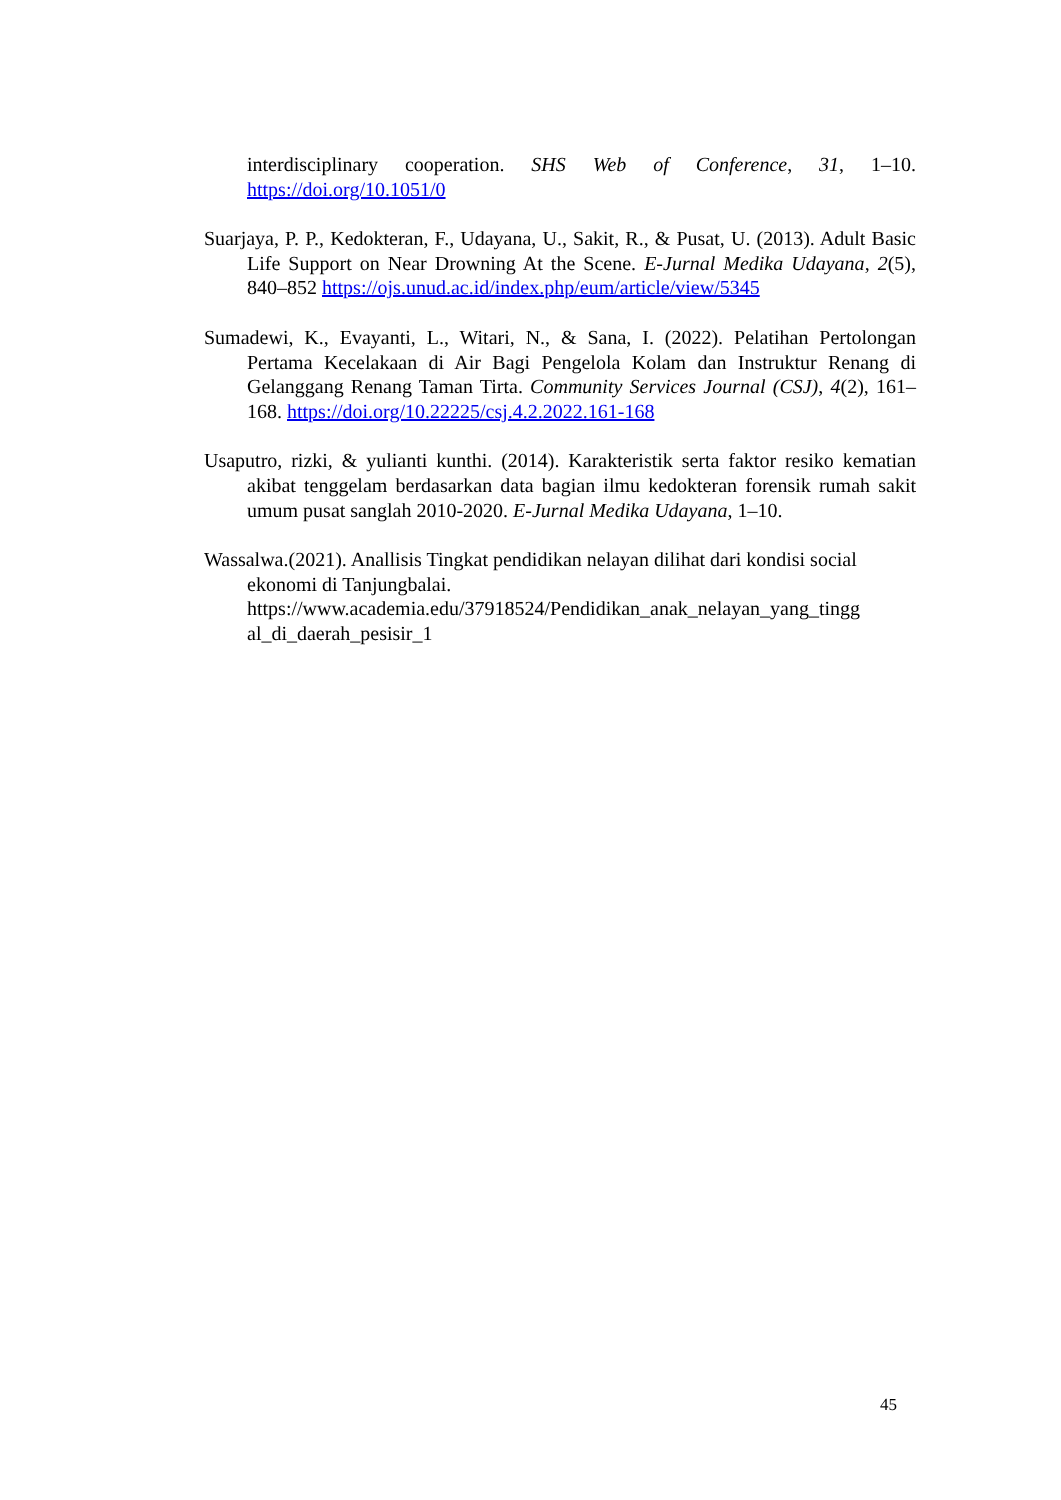interdisciplinary cooperation. SHS Web of Conference, 31, 1–10. https://doi.org/10.1051/0
Suarjaya, P. P., Kedokteran, F., Udayana, U., Sakit, R., & Pusat, U. (2013). Adult Basic Life Support on Near Drowning At the Scene. E-Jurnal Medika Udayana, 2(5), 840–852 https://ojs.unud.ac.id/index.php/eum/article/view/5345
Sumadewi, K., Evayanti, L., Witari, N., & Sana, I. (2022). Pelatihan Pertolongan Pertama Kecelakaan di Air Bagi Pengelola Kolam dan Instruktur Renang di Gelanggang Renang Taman Tirta. Community Services Journal (CSJ), 4(2), 161–168. https://doi.org/10.22225/csj.4.2.2022.161-168
Usaputro, rizki, & yulianti kunthi. (2014). Karakteristik serta faktor resiko kematian akibat tenggelam berdasarkan data bagian ilmu kedokteran forensik rumah sakit umum pusat sanglah 2010-2020. E-Jurnal Medika Udayana, 1–10.
Wassalwa.(2021). Anallisis Tingkat pendidikan nelayan dilihat dari kondisi social ekonomi di Tanjungbalai. https://www.academia.edu/37918524/Pendidikan_anak_nelayan_yang_tingg al_di_daerah_pesisir_1
45